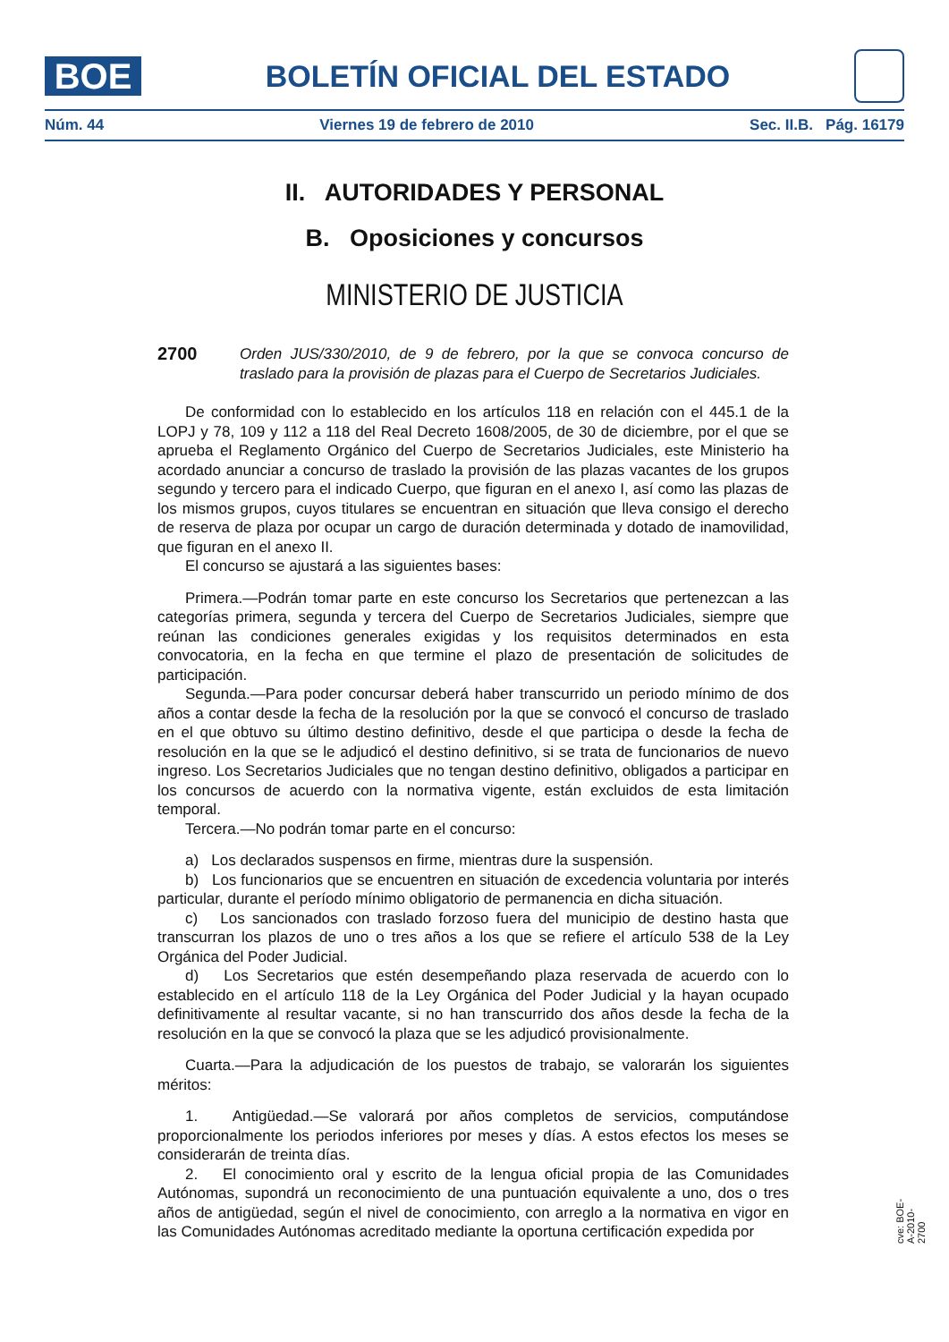BOE
BOLETÍN OFICIAL DEL ESTADO
Núm. 44 Viernes 19 de febrero de 2010 Sec. II.B. Pág. 16179
II. AUTORIDADES Y PERSONAL
B. Oposiciones y concursos
MINISTERIO DE JUSTICIA
2700 Orden JUS/330/2010, de 9 de febrero, por la que se convoca concurso de traslado para la provisión de plazas para el Cuerpo de Secretarios Judiciales.
De conformidad con lo establecido en los artículos 118 en relación con el 445.1 de la LOPJ y 78, 109 y 112 a 118 del Real Decreto 1608/2005, de 30 de diciembre, por el que se aprueba el Reglamento Orgánico del Cuerpo de Secretarios Judiciales, este Ministerio ha acordado anunciar a concurso de traslado la provisión de las plazas vacantes de los grupos segundo y tercero para el indicado Cuerpo, que figuran en el anexo I, así como las plazas de los mismos grupos, cuyos titulares se encuentran en situación que lleva consigo el derecho de reserva de plaza por ocupar un cargo de duración determinada y dotado de inamovilidad, que figuran en el anexo II.
El concurso se ajustará a las siguientes bases:
Primera.—Podrán tomar parte en este concurso los Secretarios que pertenezcan a las categorías primera, segunda y tercera del Cuerpo de Secretarios Judiciales, siempre que reúnan las condiciones generales exigidas y los requisitos determinados en esta convocatoria, en la fecha en que termine el plazo de presentación de solicitudes de participación.
Segunda.—Para poder concursar deberá haber transcurrido un periodo mínimo de dos años a contar desde la fecha de la resolución por la que se convocó el concurso de traslado en el que obtuvo su último destino definitivo, desde el que participa o desde la fecha de resolución en la que se le adjudicó el destino definitivo, si se trata de funcionarios de nuevo ingreso. Los Secretarios Judiciales que no tengan destino definitivo, obligados a participar en los concursos de acuerdo con la normativa vigente, están excluidos de esta limitación temporal.
Tercera.—No podrán tomar parte en el concurso:
a) Los declarados suspensos en firme, mientras dure la suspensión.
b) Los funcionarios que se encuentren en situación de excedencia voluntaria por interés particular, durante el período mínimo obligatorio de permanencia en dicha situación.
c) Los sancionados con traslado forzoso fuera del municipio de destino hasta que transcurran los plazos de uno o tres años a los que se refiere el artículo 538 de la Ley Orgánica del Poder Judicial.
d) Los Secretarios que estén desempeñando plaza reservada de acuerdo con lo establecido en el artículo 118 de la Ley Orgánica del Poder Judicial y la hayan ocupado definitivamente al resultar vacante, si no han transcurrido dos años desde la fecha de la resolución en la que se convocó la plaza que se les adjudicó provisionalmente.
Cuarta.—Para la adjudicación de los puestos de trabajo, se valorarán los siguientes méritos:
1. Antigüedad.—Se valorará por años completos de servicios, computándose proporcionalmente los periodos inferiores por meses y días. A estos efectos los meses se considerarán de treinta días.
2. El conocimiento oral y escrito de la lengua oficial propia de las Comunidades Autónomas, supondrá un reconocimiento de una puntuación equivalente a uno, dos o tres años de antigüedad, según el nivel de conocimiento, con arreglo a la normativa en vigor en las Comunidades Autónomas acreditado mediante la oportuna certificación expedida por
cve: BOE-A-2010-2700